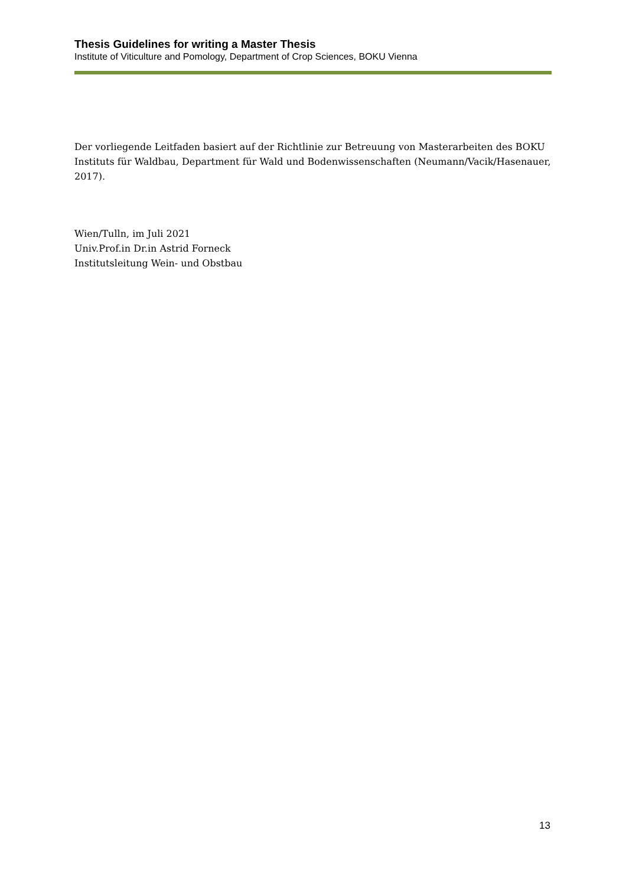Thesis Guidelines for writing a Master Thesis
Institute of Viticulture and Pomology, Department of Crop Sciences, BOKU Vienna
Der vorliegende Leitfaden basiert auf der Richtlinie zur Betreuung von Masterarbeiten des BOKU Instituts für Waldbau, Department für Wald und Bodenwissenschaften (Neumann/Vacik/Hasenauer, 2017).
Wien/Tulln, im Juli 2021
Univ.Prof.in Dr.in Astrid Forneck
Institutsleitung Wein- und Obstbau
13